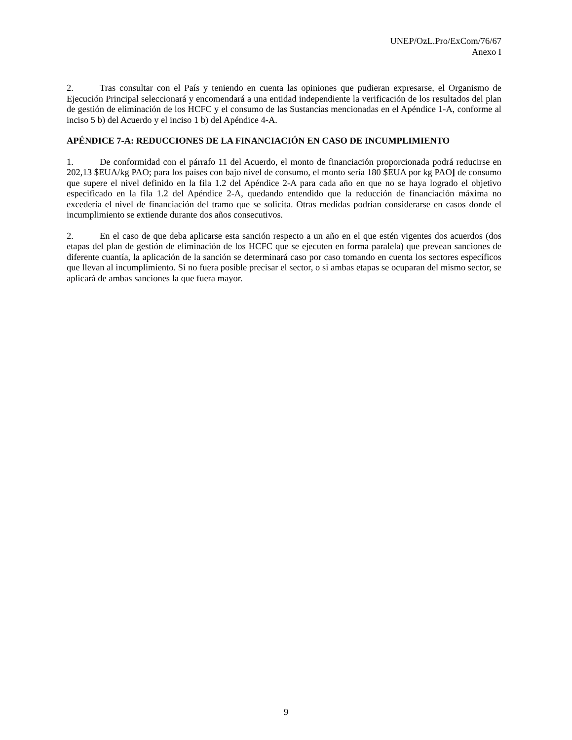UNEP/OzL.Pro/ExCom/76/67
Anexo I
2. Tras consultar con el País y teniendo en cuenta las opiniones que pudieran expresarse, el Organismo de Ejecución Principal seleccionará y encomendará a una entidad independiente la verificación de los resultados del plan de gestión de eliminación de los HCFC y el consumo de las Sustancias mencionadas en el Apéndice 1-A, conforme al inciso 5 b) del Acuerdo y el inciso 1 b) del Apéndice 4-A.
APÉNDICE 7-A: REDUCCIONES DE LA FINANCIACIÓN EN CASO DE INCUMPLIMIENTO
1. De conformidad con el párrafo 11 del Acuerdo, el monto de financiación proporcionada podrá reducirse en 202,13 $EUA/kg PAO; para los países con bajo nivel de consumo, el monto sería 180 $EUA por kg PAO] de consumo que supere el nivel definido en la fila 1.2 del Apéndice 2-A para cada año en que no se haya logrado el objetivo especificado en la fila 1.2 del Apéndice 2-A, quedando entendido que la reducción de financiación máxima no excedería el nivel de financiación del tramo que se solicita. Otras medidas podrían considerarse en casos donde el incumplimiento se extiende durante dos años consecutivos.
2. En el caso de que deba aplicarse esta sanción respecto a un año en el que estén vigentes dos acuerdos (dos etapas del plan de gestión de eliminación de los HCFC que se ejecuten en forma paralela) que prevean sanciones de diferente cuantía, la aplicación de la sanción se determinará caso por caso tomando en cuenta los sectores específicos que llevan al incumplimiento. Si no fuera posible precisar el sector, o si ambas etapas se ocuparan del mismo sector, se aplicará de ambas sanciones la que fuera mayor.
9